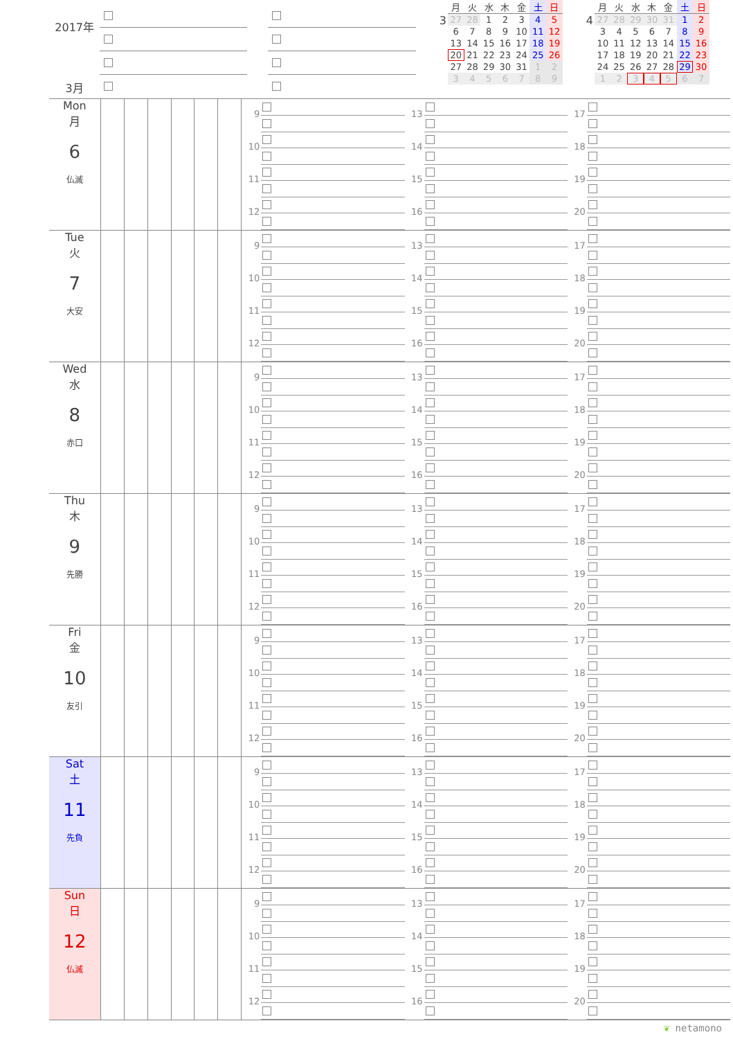2017年
3月
3
| 月 | 火 | 水 | 木 | 金 | 土 | 日 |
| --- | --- | --- | --- | --- | --- | --- |
| 27 | 28 | 1 | 2 | 3 | 4 | 5 |
| 6 | 7 | 8 | 9 | 10 | 11 | 12 |
| 13 | 14 | 15 | 16 | 17 | 18 | 19 |
| 20 | 21 | 22 | 23 | 24 | 25 | 26 |
| 27 | 28 | 29 | 30 | 31 | 1 | 2 |
| 3 | 4 | 5 | 6 | 7 | 8 | 9 |
4
| 月 | 火 | 水 | 木 | 金 | 土 | 日 |
| --- | --- | --- | --- | --- | --- | --- |
| 27 | 28 | 29 | 30 | 31 | 1 | 2 |
| 3 | 4 | 5 | 6 | 7 | 8 | 9 |
| 10 | 11 | 12 | 13 | 14 | 15 | 16 |
| 17 | 18 | 19 | 20 | 21 | 22 | 23 |
| 24 | 25 | 26 | 27 | 28 | 29 | 30 |
| 1 | 2 | 3 | 4 | 5 | 6 | 7 |
Mon
月
6
仏滅
9
10
11
12
13
14
15
16
17
18
19
20
Tue
火
7
大安
9
10
11
12
13
14
15
16
17
18
19
20
Wed
水
8
赤口
9
10
11
12
13
14
15
16
17
18
19
20
Thu
木
9
先勝
9
10
11
12
13
14
15
16
17
18
19
20
Fri
金
10
友引
9
10
11
12
13
14
15
16
17
18
19
20
Sat
土
11
先負
9
10
11
12
13
14
15
16
17
18
19
20
Sun
日
12
仏滅
9
10
11
12
13
14
15
16
17
18
19
20
❦ netamono